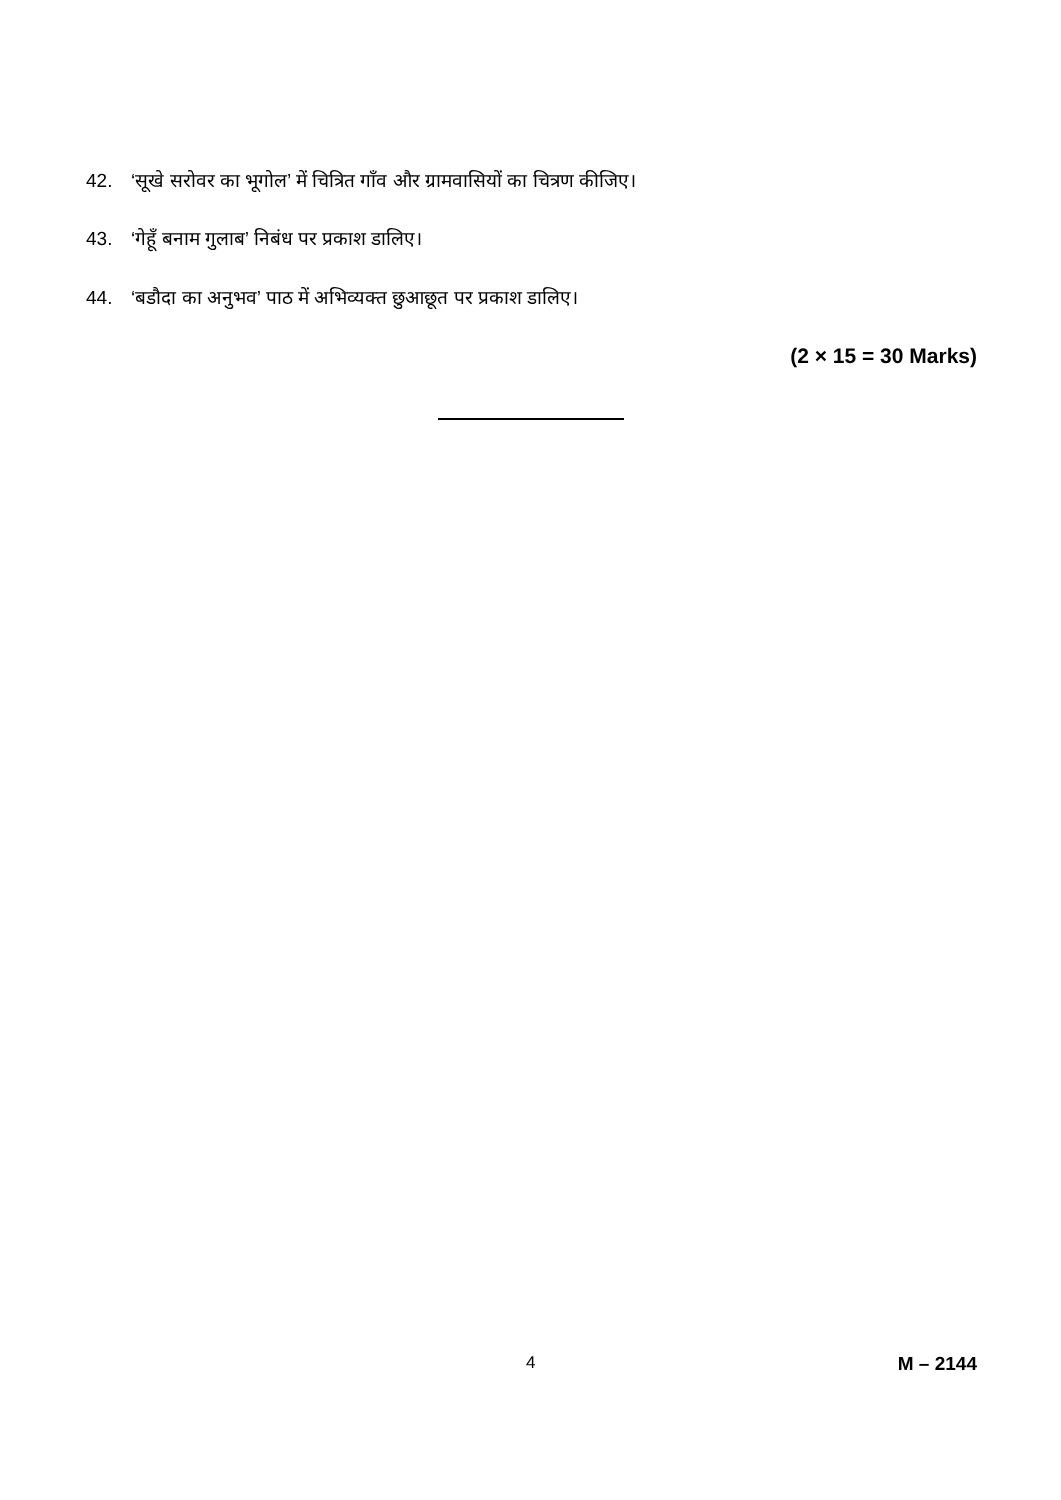42. ‘सूखे सरोवर का भूगोल’ में चित्रित गाँव और ग्रामवासियों का चित्रण कीजिए।
43. ‘गेहूँ बनाम गुलाब’ निबंध पर प्रकाश डालिए।
44. ‘बडौदा का अनुभव’ पाठ में अभिव्यक्त छुआछूत पर प्रकाश डालिए।
(2 × 15 = 30 Marks)
4 M – 2144